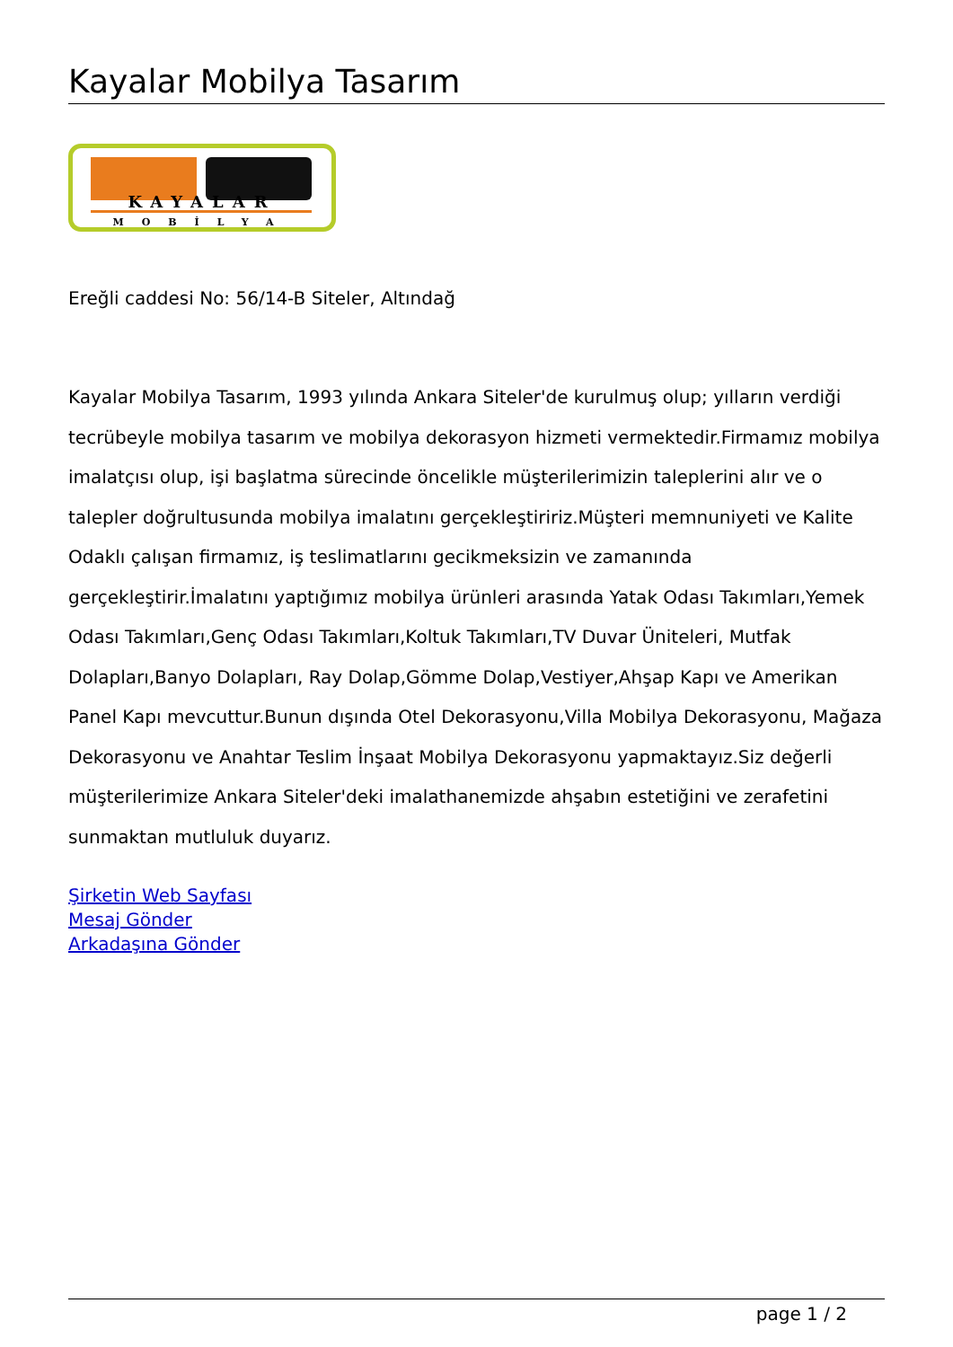Kayalar Mobilya Tasarım
KAYALAR
MOBİLYA
Ereğli caddesi No: 56/14-B Siteler, Altındağ
Kayalar Mobilya Tasarım, 1993 yılında Ankara Siteler'de kurulmuş olup; yılların verdiği tecrübeyle mobilya tasarım ve mobilya dekorasyon hizmeti vermektedir.Firmamız mobilya imalatçısı olup, işi başlatma sürecinde öncelikle müşterilerimizin taleplerini alır ve o talepler doğrultusunda mobilya imalatını gerçekleştiririz.Müşteri memnuniyeti ve Kalite Odaklı çalışan firmamız, iş teslimatlarını gecikmeksizin ve zamanında gerçekleştirir.İmalatını yaptığımız mobilya ürünleri arasında Yatak Odası Takımları,Yemek Odası Takımları,Genç Odası Takımları,Koltuk Takımları,TV Duvar Üniteleri, Mutfak Dolapları,Banyo Dolapları, Ray Dolap,Gömme Dolap,Vestiyer,Ahşap Kapı ve Amerikan Panel Kapı mevcuttur.Bunun dışında Otel Dekorasyonu,Villa Mobilya Dekorasyonu, Mağaza Dekorasyonu ve Anahtar Teslim İnşaat Mobilya Dekorasyonu yapmaktayız.Siz değerli müşterilerimize Ankara Siteler'deki imalathanemizde ahşabın estetiğini ve zerafetini sunmaktan mutluluk duyarız.
Şirketin Web Sayfası
Mesaj Gönder
Arkadaşına Gönder
page 1 / 2